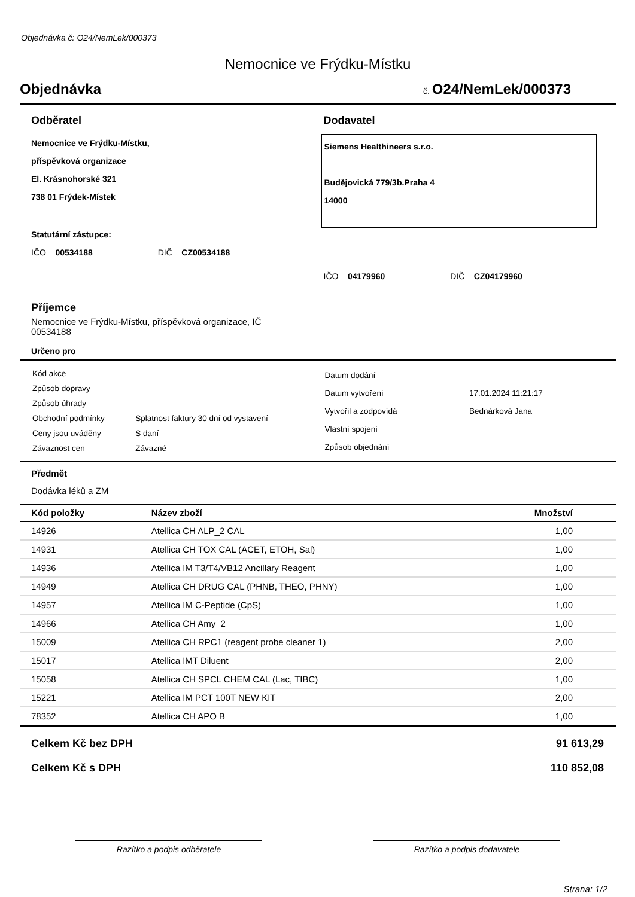Objednávka č: O24/NemLek/000373
Nemocnice ve Frýdku-Místku
Objednávka č. O24/NemLek/000373
Odběratel
Nemocnice ve Frýdku-Místku,
příspěvková organizace
El. Krásnohorské 321
738 01 Frýdek-Místek
Statutární zástupce:
IČO 00534188 DIČ CZ00534188
Dodavatel
Siemens Healthineers s.r.o.
Budějovická 779/3b.Praha 4
14000
IČO 04179960 DIČ CZ04179960
Příjemce
Nemocnice ve Frýdku-Místku, příspěvková organizace, IČ 00534188
Určeno pro
| Kód akce | |
| Způsob dopravy | |
| Způsob úhrady | |
| Obchodní podmínky | Splatnost faktury 30 dní od vystavení |
| Ceny jsou uváděny | S daní |
| Závaznost cen | Závazné |
| Datum dodání | |
| Datum vytvoření | 17.01.2024 11:21:17 |
| Vytvořil a zodpovídá | Bednárková Jana |
| Vlastní spojení | |
| Způsob objednání | |
Předmět
Dodávka léků a ZM
| Kód položky | Název zboží | Množství |
| --- | --- | --- |
| 14926 | Atellica CH ALP_2 CAL | 1,00 |
| 14931 | Atellica CH TOX CAL (ACET, ETOH, Sal) | 1,00 |
| 14936 | Atellica IM T3/T4/VB12 Ancillary Reagent | 1,00 |
| 14949 | Atellica CH DRUG CAL (PHNB, THEO, PHNY) | 1,00 |
| 14957 | Atellica IM C-Peptide (CpS) | 1,00 |
| 14966 | Atellica CH Amy_2 | 1,00 |
| 15009 | Atellica CH RPC1 (reagent probe cleaner 1) | 2,00 |
| 15017 | Atellica IMT Diluent | 2,00 |
| 15058 | Atellica CH SPCL CHEM CAL (Lac, TIBC) | 1,00 |
| 15221 | Atellica IM PCT 100T NEW KIT | 2,00 |
| 78352 | Atellica CH APO B | 1,00 |
Celkem Kč bez DPH 91 613,29
Celkem Kč s DPH 110 852,08
Razítko a podpis odběratele Razítko a podpis dodavatele
Strana: 1/2